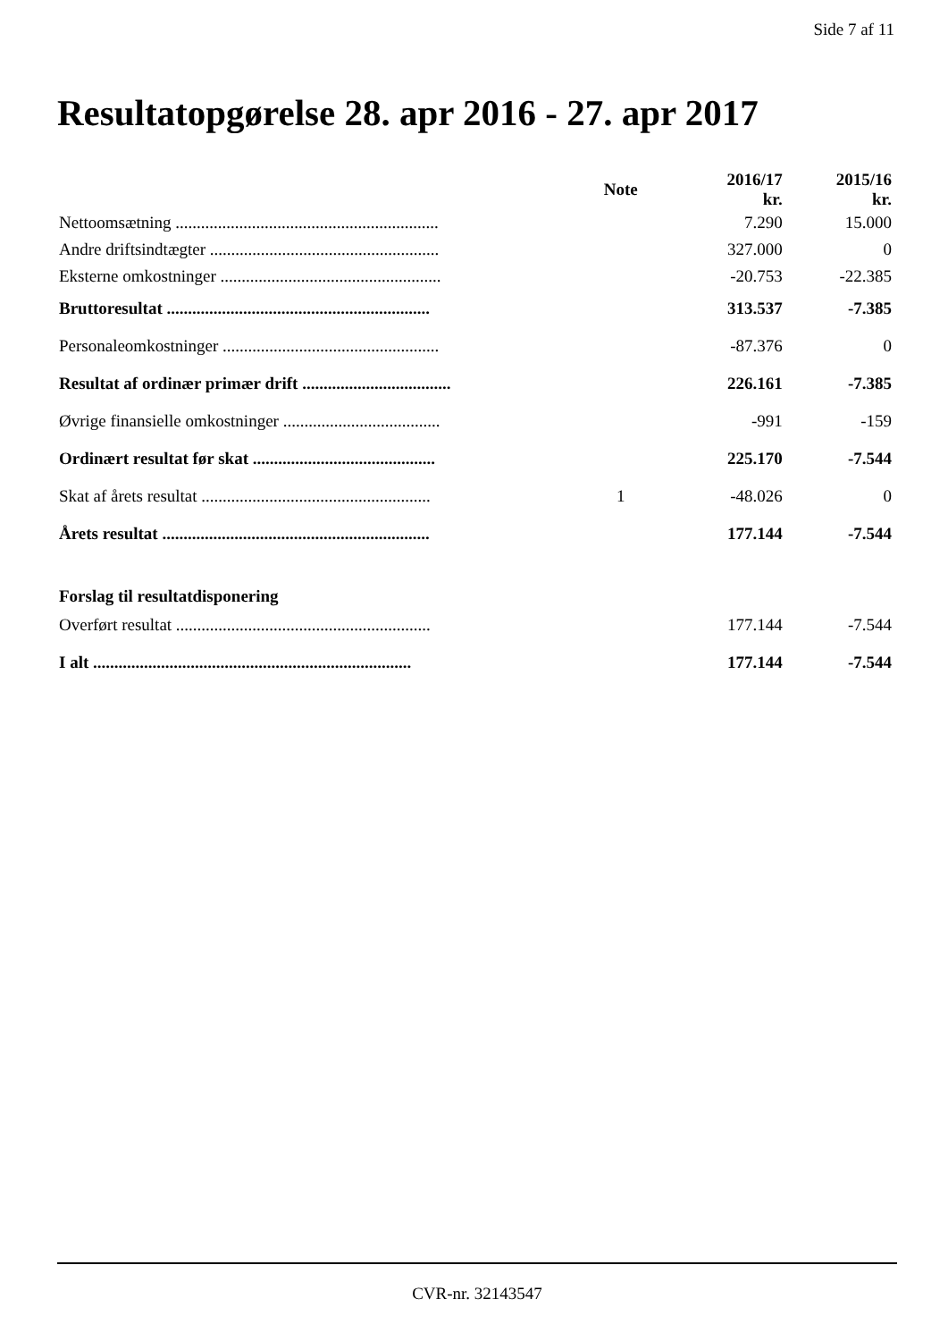Side 7 af 11
Resultatopgørelse 28. apr 2016 - 27. apr 2017
| | Note | 2016/17 kr. | 2015/16 kr. |
| --- | --- | --- | --- |
| Nettoomsætning .............................................................. | | 7.290 | 15.000 |
| Andre driftsindtægter ...................................................... | | 327.000 | 0 |
| Eksterne omkostninger .................................................... | | -20.753 | -22.385 |
| Bruttoresultat .............................................................. | | 313.537 | -7.385 |
| Personaleomkostninger ................................................... | | -87.376 | 0 |
| Resultat af ordinær primær drift ................................... | | 226.161 | -7.385 |
| Øvrige finansielle omkostninger ..................................... | | -991 | -159 |
| Ordinært resultat før skat ........................................... | | 225.170 | -7.544 |
| Skat af årets resultat ...................................................... | 1 | -48.026 | 0 |
| Årets resultat ............................................................... | | 177.144 | -7.544 |
| Forslag til resultatdisponering | | | |
| Overført resultat ............................................................ | | 177.144 | -7.544 |
| I alt ........................................................................... | | 177.144 | -7.544 |
CVR-nr. 32143547